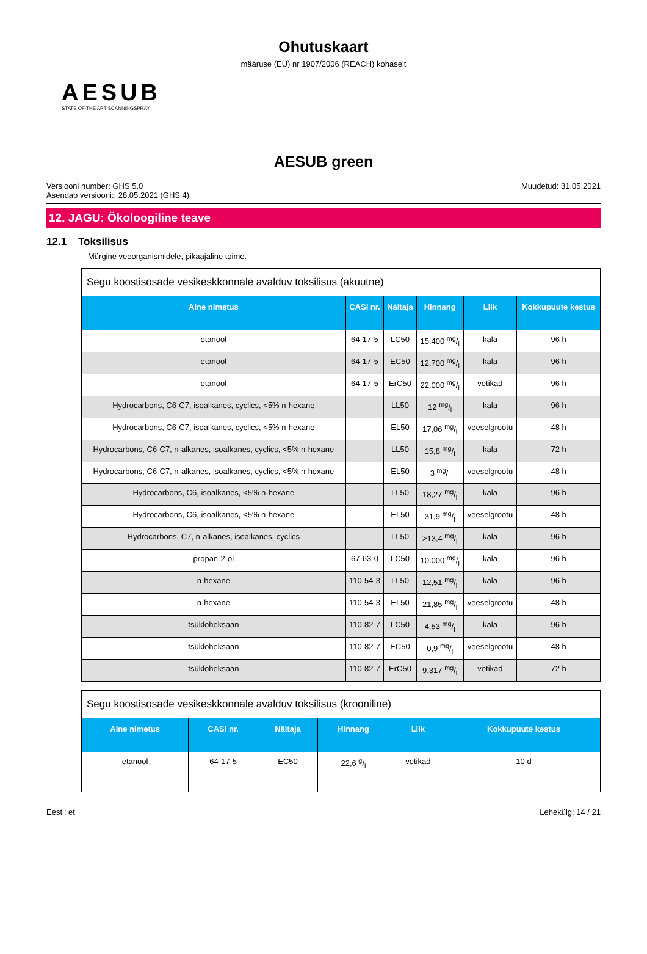Ohutuskaart
määruse (EÜ) nr 1907/2006 (REACH) kohaselt
AESUB
STATE OF THE ART SCANNINGSPRAY
AESUB green
Versiooni number: GHS 5.0
Asendab versiooni:: 28.05.2021 (GHS 4)
Muudetud: 31.05.2021
12. JAGU: Ökoloogiline teave
12.1 Toksilisus
Mürgine veeorganismidele, pikaajaline toime.
| Segu koostisosade vesikeskkonnale avalduv toksilisus (akuutne) | | | | | |
| Aine nimetus | CASi nr. | Näitaja | Hinnang | Liik | Kokkupuute kestus |
| etanool | 64-17-5 | LC50 | 15.400 mg/l | kala | 96 h |
| etanool | 64-17-5 | EC50 | 12.700 mg/l | kala | 96 h |
| etanool | 64-17-5 | ErC50 | 22.000 mg/l | vetikad | 96 h |
| Hydrocarbons, C6-C7, isoalkanes, cyclics, <5% n-hexane | | LL50 | 12 mg/l | kala | 96 h |
| Hydrocarbons, C6-C7, isoalkanes, cyclics, <5% n-hexane | | EL50 | 17,06 mg/l | veeselgrootu | 48 h |
| Hydrocarbons, C6-C7, n-alkanes, isoalkanes, cyclics, <5% n-hexane | | LL50 | 15,8 mg/l | kala | 72 h |
| Hydrocarbons, C6-C7, n-alkanes, isoalkanes, cyclics, <5% n-hexane | | EL50 | 3 mg/l | veeselgrootu | 48 h |
| Hydrocarbons, C6, isoalkanes, <5% n-hexane | | LL50 | 18,27 mg/l | kala | 96 h |
| Hydrocarbons, C6, isoalkanes, <5% n-hexane | | EL50 | 31,9 mg/l | veeselgrootu | 48 h |
| Hydrocarbons, C7, n-alkanes, isoalkanes, cyclics | | LL50 | >13,4 mg/l | kala | 96 h |
| propan-2-ol | 67-63-0 | LC50 | 10.000 mg/l | kala | 96 h |
| n-hexane | 110-54-3 | LL50 | 12,51 mg/l | kala | 96 h |
| n-hexane | 110-54-3 | EL50 | 21,85 mg/l | veeselgrootu | 48 h |
| tsükloheksaan | 110-82-7 | LC50 | 4,53 mg/l | kala | 96 h |
| tsükloheksaan | 110-82-7 | EC50 | 0,9 mg/l | veeselgrootu | 48 h |
| tsükloheksaan | 110-82-7 | ErC50 | 9,317 mg/l | vetikad | 72 h |
| Segu koostisosade vesikeskkonnale avalduv toksilisus (krooniline) | | | | | |
| Aine nimetus | CASi nr. | Näitaja | Hinnang | Liik | Kokkupuute kestus |
| etanool | 64-17-5 | EC50 | 22,6 g/l | vetikad | 10 d |
Eesti: et Lehekülg: 14 / 21